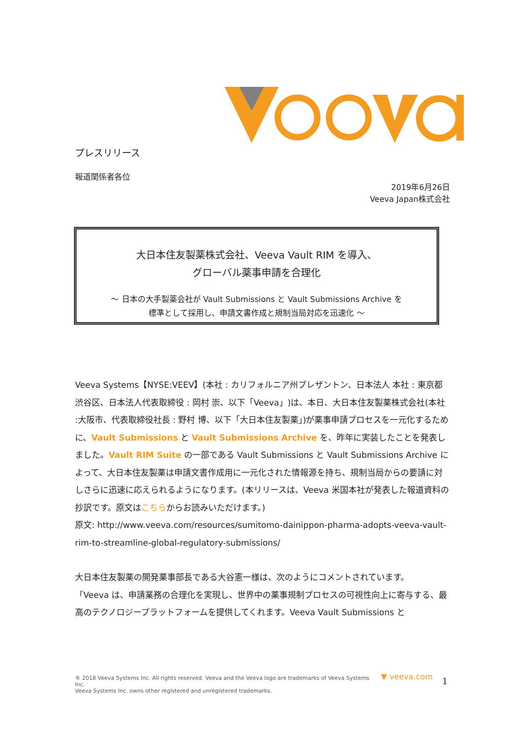プレスリリース
報道関係者各位
2019年6月26日
Veeva Japan株式会社
大日本住友製薬株式会社、Veeva Vault RIM を導入、
グローバル薬事申請を合理化
～ 日本の大手製薬会社が Vault Submissions と Vault Submissions Archive を
標準として採用し、申請文書作成と規制当局対応を迅速化 ～
Veeva Systems【NYSE:VEEV】(本社 : カリフォルニア州プレザントン、日本法人 本社 : 東京都渋谷区、日本法人代表取締役 : 岡村 崇、以下「Veeva」)は、本日、大日本住友製薬株式会社(本社 :大阪市、代表取締役社長 : 野村 博、以下「大日本住友製薬」)が薬事申請プロセスを一元化するために、Vault Submissions と Vault Submissions Archive を、昨年に実装したことを発表しました。Vault RIM Suite の一部である Vault Submissions と Vault Submissions Archive によって、大日本住友製薬は申請文書作成用に一元化された情報源を持ち、規制当局からの要請に対しさらに迅速に応えられるようになります。(本リリースは、Veeva 米国本社が発表した報道資料の抄訳です。原文はこちらからお読みいただけます。)
原文: http://www.veeva.com/resources/sumitomo-dainippon-pharma-adopts-veeva-vault-rim-to-streamline-global-regulatory-submissions/
大日本住友製薬の開発薬事部長である大谷憲一様は、次のようにコメントされています。
「Veeva は、申請業務の合理化を実現し、世界中の薬事規制プロセスの可視性向上に寄与する、最高のテクノロジープラットフォームを提供してくれます。Veeva Vault Submissions と
® 2018 Veeva Systems Inc. All rights reserved. Veeva and the Veeva logo are trademarks of Veeva Systems Inc.
Veeva Systems Inc. owns other registered and unregistered trademarks.
▼ veeva.com 1